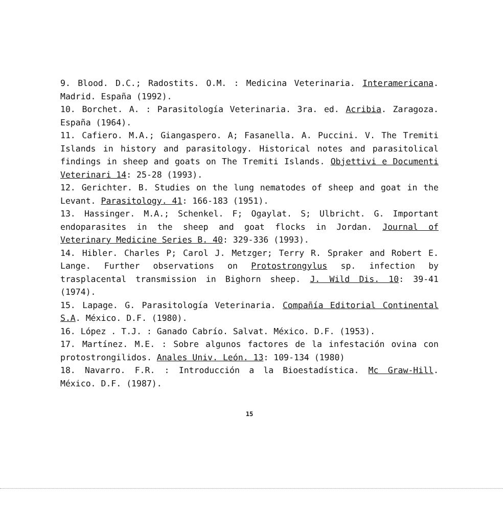9. Blood. D.C.; Radostits. O.M. : Medicina Veterinaria. Interamericana. Madrid. España (1992).
10. Borchet. A. : Parasitología Veterinaria. 3ra. ed. Acribia. Zaragoza. España (1964).
11. Cafiero. M.A.; Giangaspero. A; Fasanella. A. Puccini. V. The Tremiti Islands in history and parasitology. Historical notes and parasitolical findings in sheep and goats on The Tremiti Islands. Objettivi e Documenti Veterinari 14: 25-28 (1993).
12. Gerichter. B. Studies on the lung nematodes of sheep and goat in the Levant. Parasitology. 41: 166-183 (1951).
13. Hassinger. M.A.; Schenkel. F; Ogaylat. S; Ulbricht. G. Important endoparasites in the sheep and goat flocks in Jordan. Journal of Veterinary Medicine Series B. 40: 329-336 (1993).
14. Hibler. Charles P; Carol J. Metzger; Terry R. Spraker and Robert E. Lange. Further observations on Protostrongylus sp. infection by trasplacental transmission in Bighorn sheep. J. Wild Dis. 10: 39-41 (1974).
15. Lapage. G. Parasitología Veterinaria. Compañía Editorial Continental S.A. México. D.F. (1980).
16. López . T.J. : Ganado Cabrío. Salvat. México. D.F. (1953).
17. Martínez. M.E. : Sobre algunos factores de la infestación ovina con protostrongilidos. Anales Univ. León. 13: 109-134 (1980)
18. Navarro. F.R. : Introducción a la Bioestadística. Mc Graw-Hill. México. D.F. (1987).
15